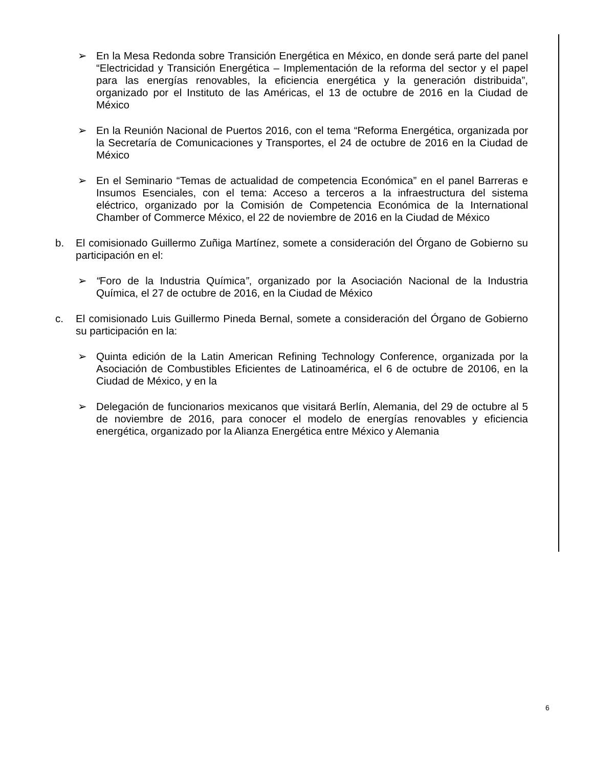➢ En la Mesa Redonda sobre Transición Energética en México, en donde será parte del panel “Electricidad y Transición Energética – Implementación de la reforma del sector y el papel para las energías renovables, la eficiencia energética y la generación distribuida”, organizado por el Instituto de las Américas, el 13 de octubre de 2016 en la Ciudad de México
➢ En la Reunión Nacional de Puertos 2016, con el tema “Reforma Energética, organizada por la Secretaría de Comunicaciones y Transportes, el 24 de octubre de 2016 en la Ciudad de México
➢ En el Seminario “Temas de actualidad de competencia Económica” en el panel Barreras e Insumos Esenciales, con el tema: Acceso a terceros a la infraestructura del sistema eléctrico, organizado por la Comisión de Competencia Económica de la International Chamber of Commerce México, el 22 de noviembre de 2016 en la Ciudad de México
b. El comisionado Guillermo Zuñiga Martínez, somete a consideración del Órgano de Gobierno su participación en el:
➢ “Foro de la Industria Química”, organizado por la Asociación Nacional de la Industria Química, el 27 de octubre de 2016, en la Ciudad de México
c. El comisionado Luis Guillermo Pineda Bernal, somete a consideración del Órgano de Gobierno su participación en la:
➢ Quinta edición de la Latin American Refining Technology Conference, organizada por la Asociación de Combustibles Eficientes de Latinoamérica, el 6 de octubre de 20106, en la Ciudad de México, y en la
➢ Delegación de funcionarios mexicanos que visitará Berlín, Alemania, del 29 de octubre al 5 de noviembre de 2016, para conocer el modelo de energías renovables y eficiencia energética, organizado por la Alianza Energética entre México y Alemania
6